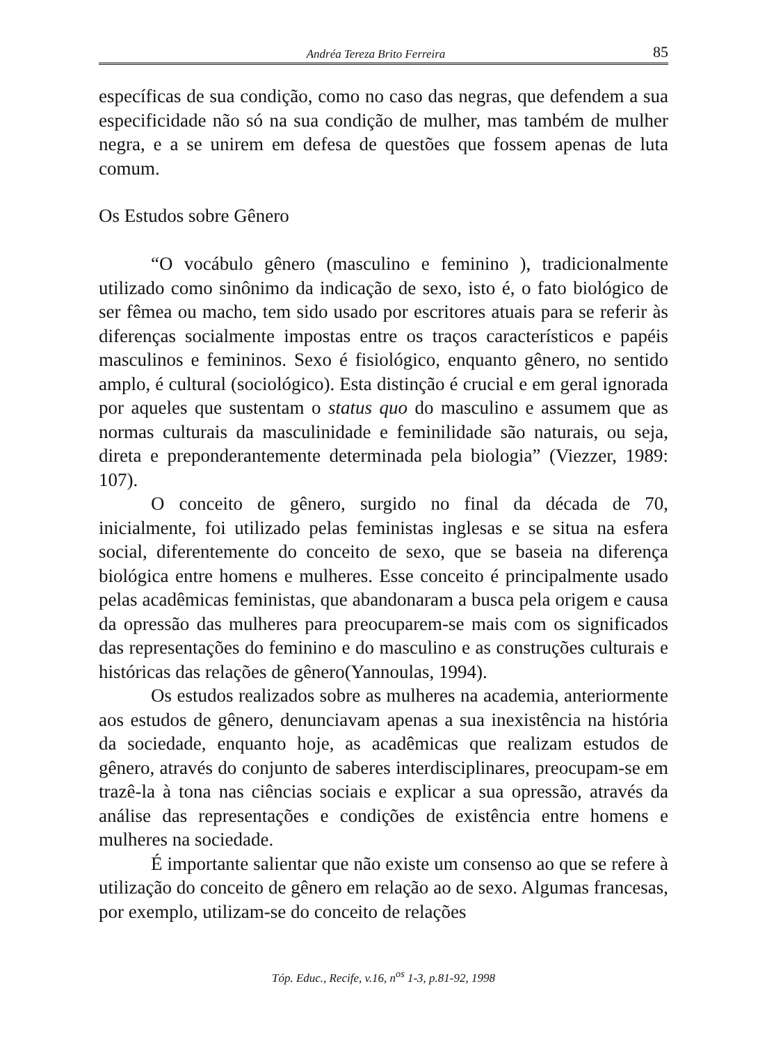Andréa Tereza Brito Ferreira 85
específicas de sua condição, como no caso das negras, que defendem a sua especificidade não só na sua condição de mulher, mas também de mulher negra, e a se unirem em defesa de questões que fossem apenas de luta comum.
Os Estudos sobre Gênero
“O vocábulo gênero (masculino e feminino ), tradicionalmente utilizado como sinônimo da indicação de sexo, isto é, o fato biológico de ser fêmea ou macho, tem sido usado por escritores atuais para se referir às diferenças socialmente impostas entre os traços característicos e papéis masculinos e femininos. Sexo é fisiológico, enquanto gênero, no sentido amplo, é cultural (sociológico). Esta distinção é crucial e em geral ignorada por aqueles que sustentam o status quo do masculino e assumem que as normas culturais da masculinidade e feminilidade são naturais, ou seja, direta e preponderantemente determinada pela biologia” (Viezzer, 1989: 107).
O conceito de gênero, surgido no final da década de 70, inicialmente, foi utilizado pelas feministas inglesas e se situa na esfera social, diferentemente do conceito de sexo, que se baseia na diferença biológica entre homens e mulheres. Esse conceito é principalmente usado pelas acadêmicas feministas, que abandonaram a busca pela origem e causa da opressão das mulheres para preocuparem-se mais com os significados das representações do feminino e do masculino e as construções culturais e históricas das relações de gênero(Yannoulas, 1994).
Os estudos realizados sobre as mulheres na academia, anteriormente aos estudos de gênero, denunciavam apenas a sua inexistência na história da sociedade, enquanto hoje, as acadêmicas que realizam estudos de gênero, através do conjunto de saberes interdisciplinares, preocupam-se em trazê-la à tona nas ciências sociais e explicar a sua opressão, através da análise das representações e condições de existência entre homens e mulheres na sociedade.
É importante salientar que não existe um consenso ao que se refere à utilização do conceito de gênero em relação ao de sexo. Algumas francesas, por exemplo, utilizam-se do conceito de relações
Tóp. Educ., Recife, v.16, n<sup>os</sup> 1-3, p.81-92, 1998